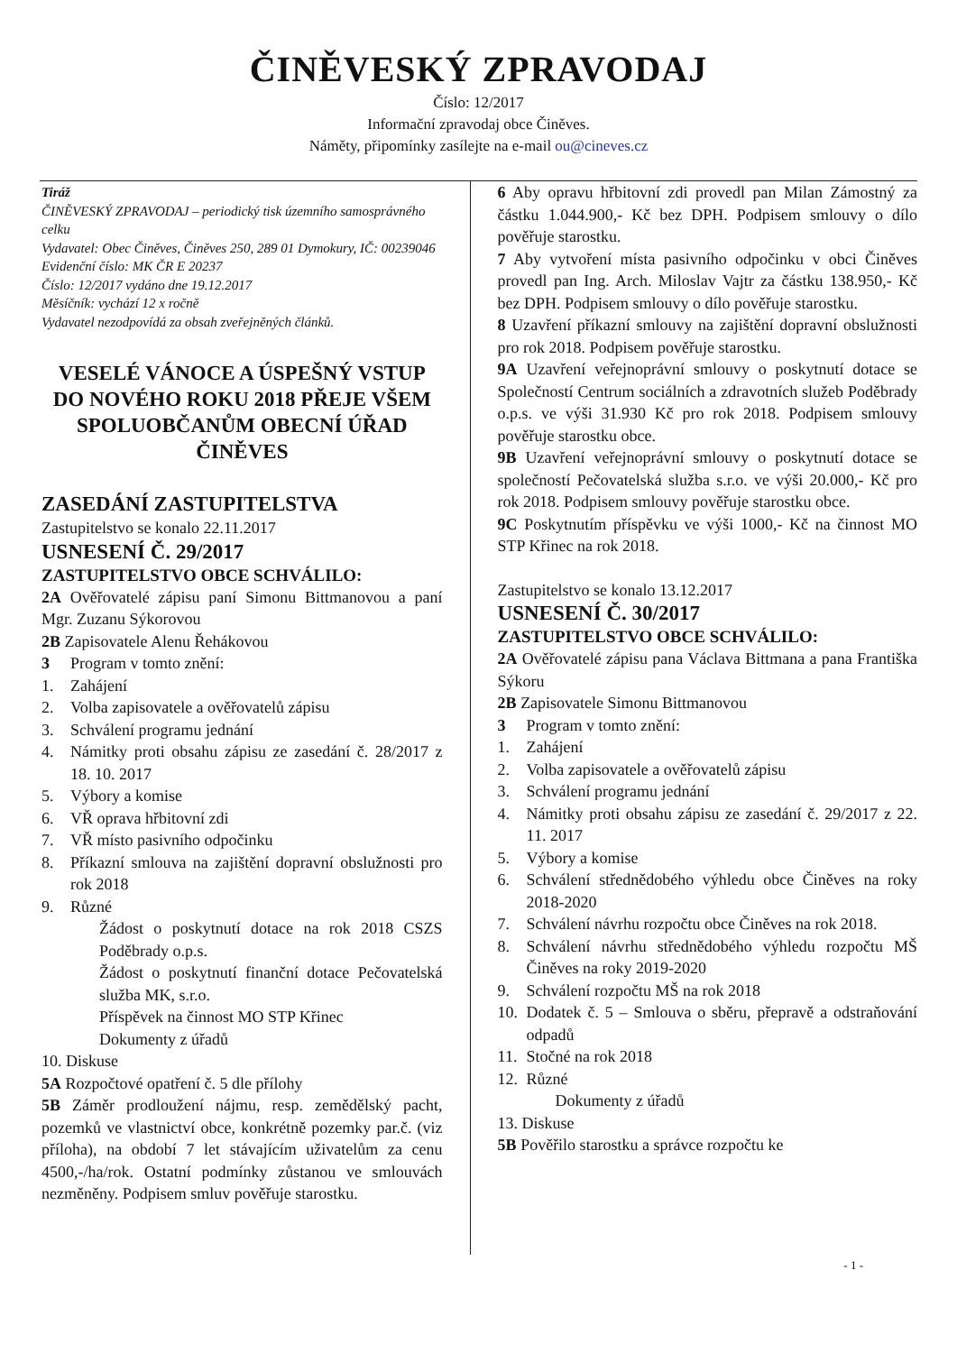ČINĚVESKÝ ZPRAVODAJ
Číslo: 12/2017
Informační zpravodaj obce Činěves.
Náměty, připomínky zasílejte na e-mail ou@cineves.cz
Tiráž
ČINĚVESKÝ ZPRAVODAJ – periodický tisk územního samosprávného celku
Vydavatel: Obec Činěves, Činěves 250, 289 01 Dymokury, IČ: 00239046
Evidenční číslo: MK ČR E 20237
Číslo: 12/2017 vydáno dne 19.12.2017
Měsíčník: vychází 12 x ročně
Vydavatel nezodpovídá za obsah zveřejněných článků.
VESELÉ VÁNOCE A ÚSPEŠNÝ VSTUP DO NOVÉHO ROKU 2018 PŘEJE VŠEM SPOLUOBČANŮM OBECNÍ ÚŘAD ČINĚVES
ZASEDÁNÍ ZASTUPITELSTVA
Zastupitelstvo se konalo 22.11.2017
USNESENÍ Č. 29/2017
ZASTUPITELSTVO OBCE SCHVÁLILO:
2A Ověřovatelé zápisu paní Simonu Bittmanovou a paní Mgr. Zuzanu Sýkorovou
2B Zapisovatele Alenu Řehákovou
3 Program v tomto znění:
1. Zahájení
2. Volba zapisovatele a ověřovatelů zápisu
3. Schválení programu jednání
4. Námitky proti obsahu zápisu ze zasedání č. 28/2017 z 18. 10. 2017
5. Výbory a komise
6. VŘ oprava hřbitovní zdi
7. VŘ místo pasivního odpočinku
8. Příkazní smlouva na zajištění dopravní obslužnosti pro rok 2018
9. Různé
Žádost o poskytnutí dotace na rok 2018 CSZS Poděbrady o.p.s.
Žádost o poskytnutí finanční dotace Pečovatelská služba MK, s.r.o.
Příspěvek na činnost MO STP Křinec
Dokumenty z úřadů
10. Diskuse
5A Rozpočtové opatření č. 5 dle přílohy
5B Záměr prodloužení nájmu, resp. zemědělský pacht, pozemků ve vlastnictví obce, konkrétně pozemky par.č. (viz příloha), na období 7 let stávajícím uživatelům za cenu 4500,-/ha/rok. Ostatní podmínky zůstanou ve smlouvách nezměněny. Podpisem smluv pověřuje starostku.
6 Aby opravu hřbitovní zdi provedl pan Milan Zámostný za částku 1.044.900,- Kč bez DPH. Podpisem smlouvy o dílo pověřuje starostku.
7 Aby vytvoření místa pasivního odpočinku v obci Činěves provedl pan Ing. Arch. Miloslav Vajtr za částku 138.950,- Kč bez DPH. Podpisem smlouvy o dílo pověřuje starostku.
8 Uzavření příkazní smlouvy na zajištění dopravní obslužnosti pro rok 2018. Podpisem pověřuje starostku.
9A Uzavření veřejnoprávní smlouvy o poskytnutí dotace se Společností Centrum sociálních a zdravotních služeb Poděbrady o.p.s. ve výši 31.930 Kč pro rok 2018. Podpisem smlouvy pověřuje starostku obce.
9B Uzavření veřejnoprávní smlouvy o poskytnutí dotace se společností Pečovatelská služba s.r.o. ve výši 20.000,- Kč pro rok 2018. Podpisem smlouvy pověřuje starostku obce.
9C Poskytnutím příspěvku ve výši 1000,- Kč na činnost MO STP Křinec na rok 2018.
Zastupitelstvo se konalo 13.12.2017
USNESENÍ Č. 30/2017
ZASTUPITELSTVO OBCE SCHVÁLILO:
2A Ověřovatelé zápisu pana Václava Bittmana a pana Františka Sýkoru
2B Zapisovatele Simonu Bittmanovou
3 Program v tomto znění:
1. Zahájení
2. Volba zapisovatele a ověřovatelů zápisu
3. Schválení programu jednání
4. Námitky proti obsahu zápisu ze zasedání č. 29/2017 z 22. 11. 2017
5. Výbory a komise
6. Schválení střednědobého výhledu obce Činěves na roky 2018-2020
7. Schválení návrhu rozpočtu obce Činěves na rok 2018.
8. Schválení návrhu střednědobého výhledu rozpočtu MŠ Činěves na roky 2019-2020
9. Schválení rozpočtu MŠ na rok 2018
10. Dodatek č. 5 – Smlouva o sběru, přepravě a odstraňování odpadů
11. Stočné na rok 2018
12. Různé
Dokumenty z úřadů
13. Diskuse
5B Pověřilo starostku a správce rozpočtu ke
- 1 -